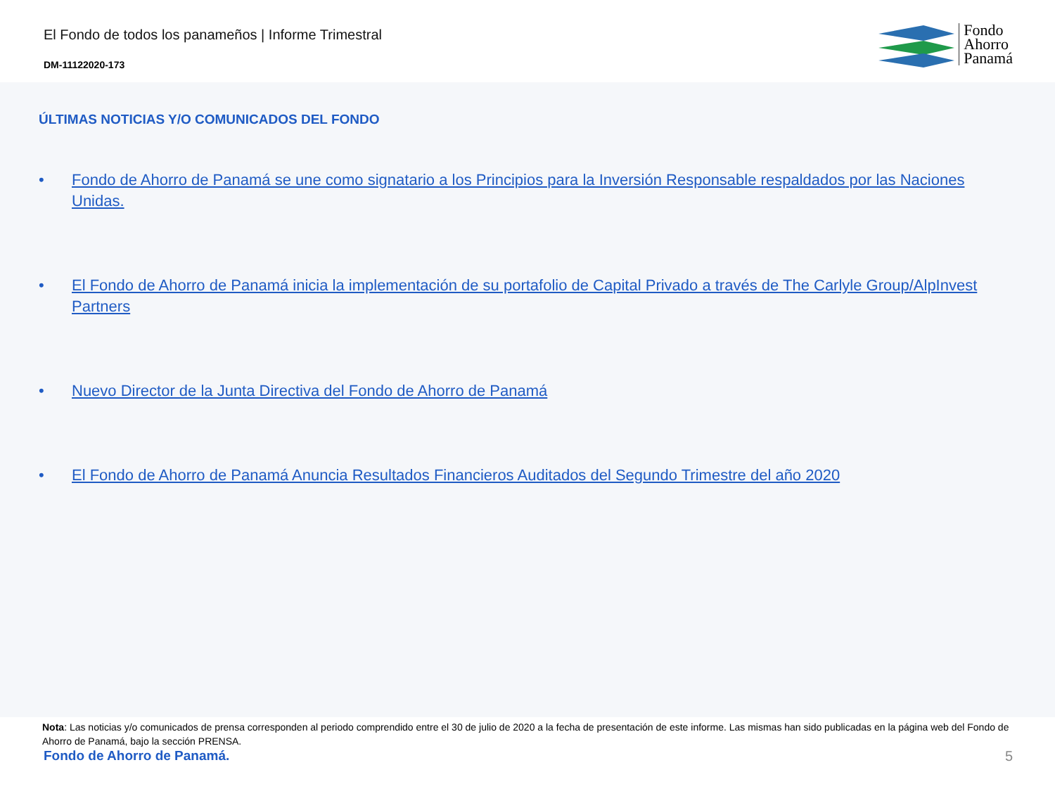El Fondo de todos los panameños | Informe Trimestral
DM-11122020-173
Fondo
Ahorro
Panamá
ÚLTIMAS NOTICIAS Y/O COMUNICADOS DEL FONDO
• Fondo de Ahorro de Panamá se une como signatario a los Principios para la Inversión Responsable respaldados por las Naciones Unidas.
• El Fondo de Ahorro de Panamá inicia la implementación de su portafolio de Capital Privado a través de The Carlyle Group/AlpInvest Partners
• Nuevo Director de la Junta Directiva del Fondo de Ahorro de Panamá
• El Fondo de Ahorro de Panamá Anuncia Resultados Financieros Auditados del Segundo Trimestre del año 2020
Nota: Las noticias y/o comunicados de prensa corresponden al periodo comprendido entre el 30 de julio de 2020 a la fecha de presentación de este informe. Las mismas han sido publicadas en la página web del Fondo de Ahorro de Panamá, bajo la sección PRENSA.
Fondo de Ahorro de Panamá. 5